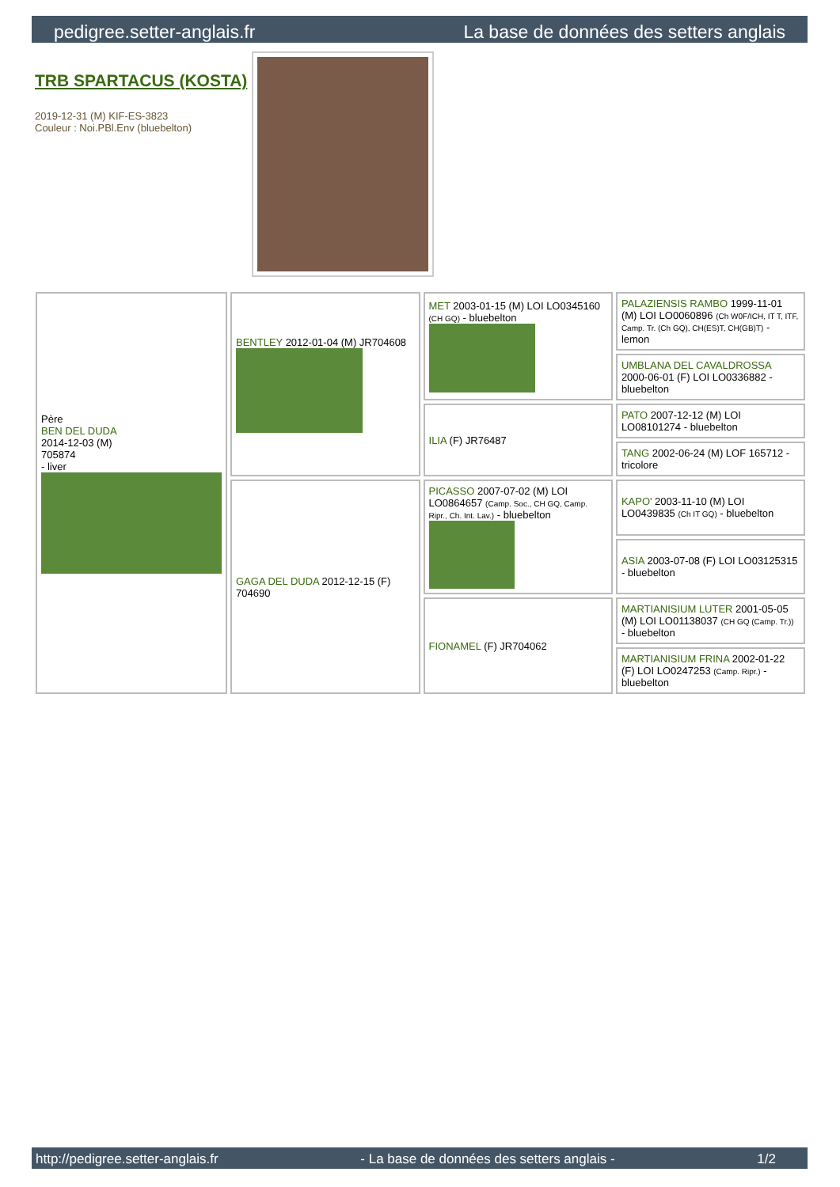pedigree.setter-anglais.fr La base de données des setters anglais
TRB SPARTACUS (KOSTA)
2019-12-31 (M) KIF-ES-3823
Couleur : Noi.PBl.Env (bluebelton)
| Père BEN DEL DUDA 2014-12-03 (M) 705874 - liver | BENTLEY 2012-01-04 (M) JR704608 | MET 2003-01-15 (M) LOI LO0345160 (CH GQ) - bluebelton | PALAZIENSIS RAMBO 1999-11-01 (M) LOI LO0060896 (Ch W0F/ICH, IT T, ITF, Camp. Tr. (Ch GQ), CH(ES)T, CH(GB)T) - lemon |
| | | | UMBLANA DEL CAVALDROSSA 2000-06-01 (F) LOI LO0336882 - bluebelton |
| | | ILIA (F) JR76487 | PATO 2007-12-12 (M) LOI LO08101274 - bluebelton |
| | | | TANG 2002-06-24 (M) LOF 165712 - tricolore |
| | GAGA DEL DUDA 2012-12-15 (F) 704690 | PICASSO 2007-07-02 (M) LOI LO0864657 (Camp. Soc., CH GQ, Camp. Ripr., Ch. Int. Lav.) - bluebelton | KAPO' 2003-11-10 (M) LOI LO0439835 (Ch IT GQ) - bluebelton |
| | | | ASIA 2003-07-08 (F) LOI LO03125315 - bluebelton |
| | | FIONAMEL (F) JR704062 | MARTIANISIUM LUTER 2001-05-05 (M) LOI LO01138037 (CH GQ (Camp. Tr.)) - bluebelton |
| | | | MARTIANISIUM FRINA 2002-01-22 (F) LOI LO0247253 (Camp. Ripr.) - bluebelton |
http://pedigree.setter-anglais.fr - La base de données des setters anglais - 1/2